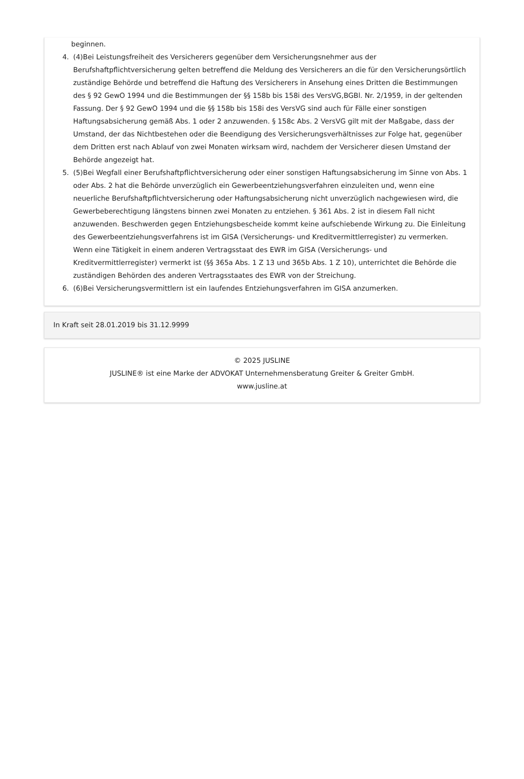beginnen.
4. (4)Bei Leistungsfreiheit des Versicherers gegenüber dem Versicherungsnehmer aus der Berufshaftpflichtversicherung gelten betreffend die Meldung des Versicherers an die für den Versicherungs­örtlich zuständige Behörde und betreffend die Haftung des Versicherers in Ansehung eines Dritten die Bestimmungen des § 92 GewO 1994 und die Bestimmungen der §§ 158b bis 158i des VersVG,BGBl. Nr. 2/1959, in der geltenden Fassung. Der § 92 GewO 1994 und die §§ 158b bis 158i des VersVG sind auch für Fälle einer sonstigen Haftungsabsicherung gemäß Abs. 1 oder 2 anzuwenden. § 158c Abs. 2 VersVG gilt mit der Maßgabe, dass der Umstand, der das Nichtbestehen oder die Beendigung des Versicherungsverhältnisses zur Folge hat, gegenüber dem Dritten erst nach Ablauf von zwei Monaten wirksam wird, nachdem der Versicherer diesen Umstand der Behörde angezeigt hat.
5. (5)Bei Wegfall einer Berufshaftpflichtversicherung oder einer sonstigen Haftungsabsicherung im Sinne von Abs. 1 oder Abs. 2 hat die Behörde unverzüglich ein Gewerbeentziehungsverfahren einzuleiten und, wenn eine neuerliche Berufshaftpflichtversicherung oder Haftungsabsicherung nicht unverzüglich nachgewiesen wird, die Gewerbeberechtigung längstens binnen zwei Monaten zu entziehen. § 361 Abs. 2 ist in diesem Fall nicht anzuwenden. Beschwerden gegen Entziehungsbescheide kommt keine aufschiebende Wirkung zu. Die Einleitung des Gewerbeentziehungsverfahrens ist im GISA (Versicherungs- und Kreditvermittlerregister) zu vermerken. Wenn eine Tätigkeit in einem anderen Vertragsstaat des EWR im GISA (Versicherungs- und Kreditvermittlerregister) vermerkt ist (§§ 365a Abs. 1 Z 13 und 365b Abs. 1 Z 10), unterrichtet die Behörde die zuständigen Behörden des anderen Vertragsstaates des EWR von der Streichung.
6. (6)Bei Versicherungsvermittlern ist ein laufendes Entziehungsverfahren im GISA anzumerken.
In Kraft seit 28.01.2019 bis 31.12.9999
© 2025 JUSLINE
JUSLINE® ist eine Marke der ADVOKAT Unternehmensberatung Greiter & Greiter GmbH.
www.jusline.at